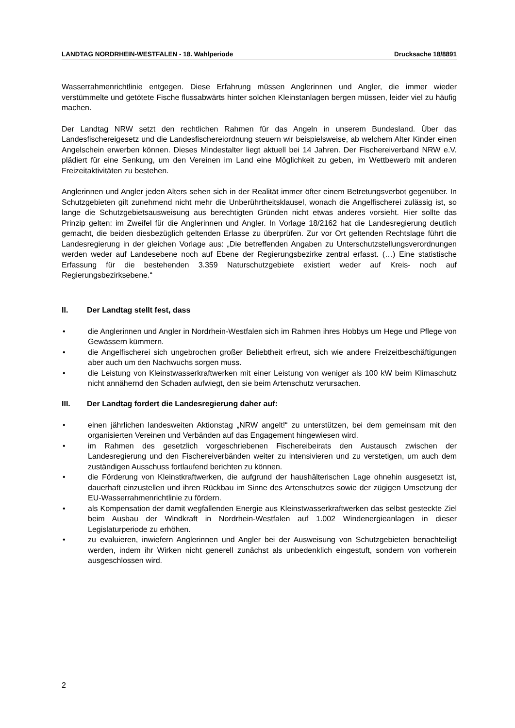LANDTAG NORDRHEIN-WESTFALEN - 18. Wahlperiode Drucksache 18/8891
Wasserrahmenrichtlinie entgegen. Diese Erfahrung müssen Anglerinnen und Angler, die immer wieder verstümmelte und getötete Fische flussabwärts hinter solchen Kleinstanlagen bergen müssen, leider viel zu häufig machen.
Der Landtag NRW setzt den rechtlichen Rahmen für das Angeln in unserem Bundesland. Über das Landesfischereigesetz und die Landesfischereiordnung steuern wir beispielsweise, ab welchem Alter Kinder einen Angelschein erwerben können. Dieses Mindestalter liegt aktuell bei 14 Jahren. Der Fischereiverband NRW e.V. plädiert für eine Senkung, um den Vereinen im Land eine Möglichkeit zu geben, im Wettbewerb mit anderen Freizeitaktivitäten zu bestehen.
Anglerinnen und Angler jeden Alters sehen sich in der Realität immer öfter einem Betretungsverbot gegenüber. In Schutzgebieten gilt zunehmend nicht mehr die Unberührtheitsklausel, wonach die Angelfischerei zulässig ist, so lange die Schutzgebietsausweisung aus berechtigten Gründen nicht etwas anderes vorsieht. Hier sollte das Prinzip gelten: im Zweifel für die Anglerinnen und Angler. In Vorlage 18/2162 hat die Landesregierung deutlich gemacht, die beiden diesbezüglich geltenden Erlasse zu überprüfen. Zur vor Ort geltenden Rechtslage führt die Landesregierung in der gleichen Vorlage aus: „Die betreffenden Angaben zu Unterschutzstellungsverordnungen werden weder auf Landesebene noch auf Ebene der Regierungsbezirke zentral erfasst. (…) Eine statistische Erfassung für die bestehenden 3.359 Naturschutzgebiete existiert weder auf Kreis- noch auf Regierungsbezirksebene.“
II. Der Landtag stellt fest, dass
• die Anglerinnen und Angler in Nordrhein-Westfalen sich im Rahmen ihres Hobbys um Hege und Pflege von Gewässern kümmern.
• die Angelfischerei sich ungebrochen großer Beliebtheit erfreut, sich wie andere Freizeitbeschäftigungen aber auch um den Nachwuchs sorgen muss.
• die Leistung von Kleinstwasserkraftwerken mit einer Leistung von weniger als 100 kW beim Klimaschutz nicht annähernd den Schaden aufwiegt, den sie beim Artenschutz verursachen.
III. Der Landtag fordert die Landesregierung daher auf:
• einen jährlichen landesweiten Aktionstag „NRW angelt!“ zu unterstützen, bei dem gemeinsam mit den organisierten Vereinen und Verbänden auf das Engagement hingewiesen wird.
• im Rahmen des gesetzlich vorgeschriebenen Fischereibeirats den Austausch zwischen der Landesregierung und den Fischereiverbänden weiter zu intensivieren und zu verstetigen, um auch dem zuständigen Ausschuss fortlaufend berichten zu können.
• die Förderung von Kleinstkraftwerken, die aufgrund der haushälterischen Lage ohnehin ausgesetzt ist, dauerhaft einzustellen und ihren Rückbau im Sinne des Artenschutzes sowie der zügigen Umsetzung der EU-Wasserrahmenrichtlinie zu fördern.
• als Kompensation der damit wegfallenden Energie aus Kleinstwasserkraftwerken das selbst gesteckte Ziel beim Ausbau der Windkraft in Nordrhein-Westfalen auf 1.002 Windenergieanlagen in dieser Legislaturperiode zu erhöhen.
• zu evaluieren, inwiefern Anglerinnen und Angler bei der Ausweisung von Schutzgebieten benachteiligt werden, indem ihr Wirken nicht generell zunächst als unbedenklich eingestuft, sondern von vorherein ausgeschlossen wird.
2